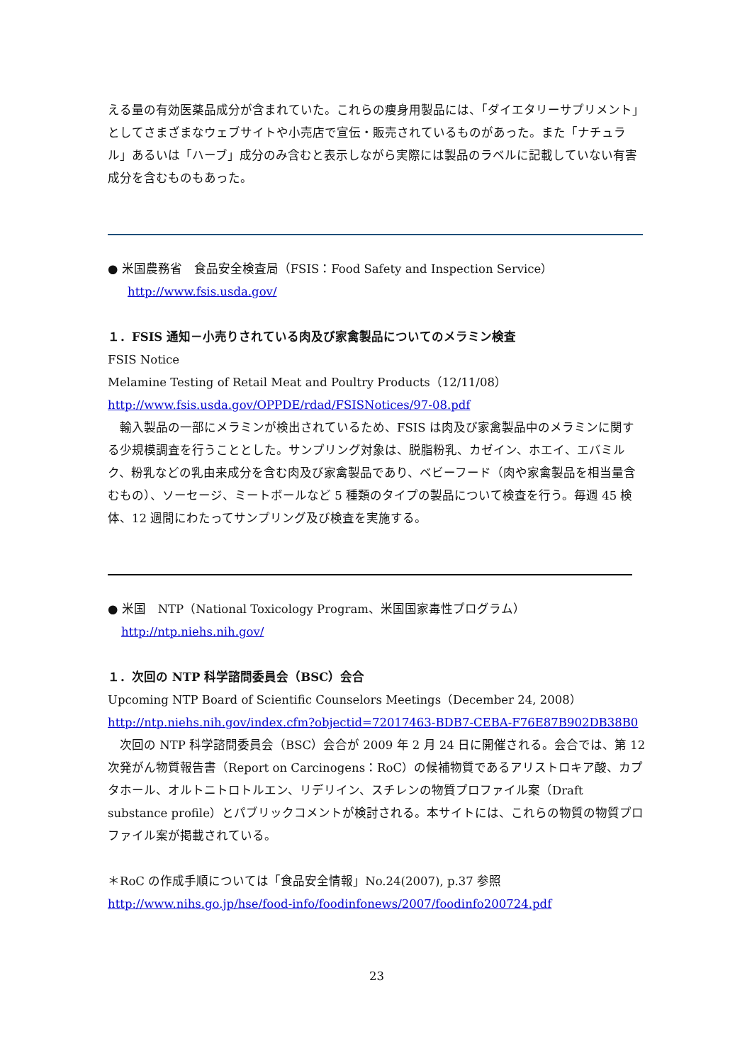える量の有効医薬品成分が含まれていた。これらの痩身用製品には、「ダイエタリーサプリメント」としてさまざまなウェブサイトや小売店で宣伝・販売されているものがあった。また「ナチュラル」あるいは「ハーブ」成分のみ含むと表示しながら実際には製品のラベルに記載していない有害成分を含むものもあった。
● 米国農務省　食品安全検査局（FSIS：Food Safety and Inspection Service）
http://www.fsis.usda.gov/
１．FSIS 通知－小売りされている肉及び家禽製品についてのメラミン検査
FSIS Notice
Melamine Testing of Retail Meat and Poultry Products（12/11/08）
http://www.fsis.usda.gov/OPPDE/rdad/FSISNotices/97-08.pdf
　輸入製品の一部にメラミンが検出されているため、FSIS は肉及び家禽製品中のメラミンに関する少規模調査を行うこととした。サンプリング対象は、脱脂粉乳、カゼイン、ホエイ、エバミルク、粉乳などの乳由来成分を含む肉及び家禽製品であり、ベビーフード（肉や家禽製品を相当量含むもの）、ソーセージ、ミートボールなど 5 種類のタイプの製品について検査を行う。毎週 45 検体、12 週間にわたってサンプリング及び検査を実施する。
● 米国　NTP（National Toxicology Program、米国国家毒性プログラム）
http://ntp.niehs.nih.gov/
１．次回の NTP 科学諮問委員会（BSC）会合
Upcoming NTP Board of Scientific Counselors Meetings（December 24, 2008）
http://ntp.niehs.nih.gov/index.cfm?objectid=72017463-BDB7-CEBA-F76E87B902DB38B0
　次回の NTP 科学諮問委員会（BSC）会合が 2009 年 2 月 24 日に開催される。会合では、第 12 次発がん物質報告書（Report on Carcinogens：RoC）の候補物質であるアリストロキア酸、カプタホール、オルトニトロトルエン、リデリイン、スチレンの物質プロファイル案（Draft substance profile）とパブリックコメントが検討される。本サイトには、これらの物質の物質プロファイル案が掲載されている。
＊RoC の作成手順については「食品安全情報」No.24(2007), p.37 参照
http://www.nihs.go.jp/hse/food-info/foodinfonews/2007/foodinfo200724.pdf
23